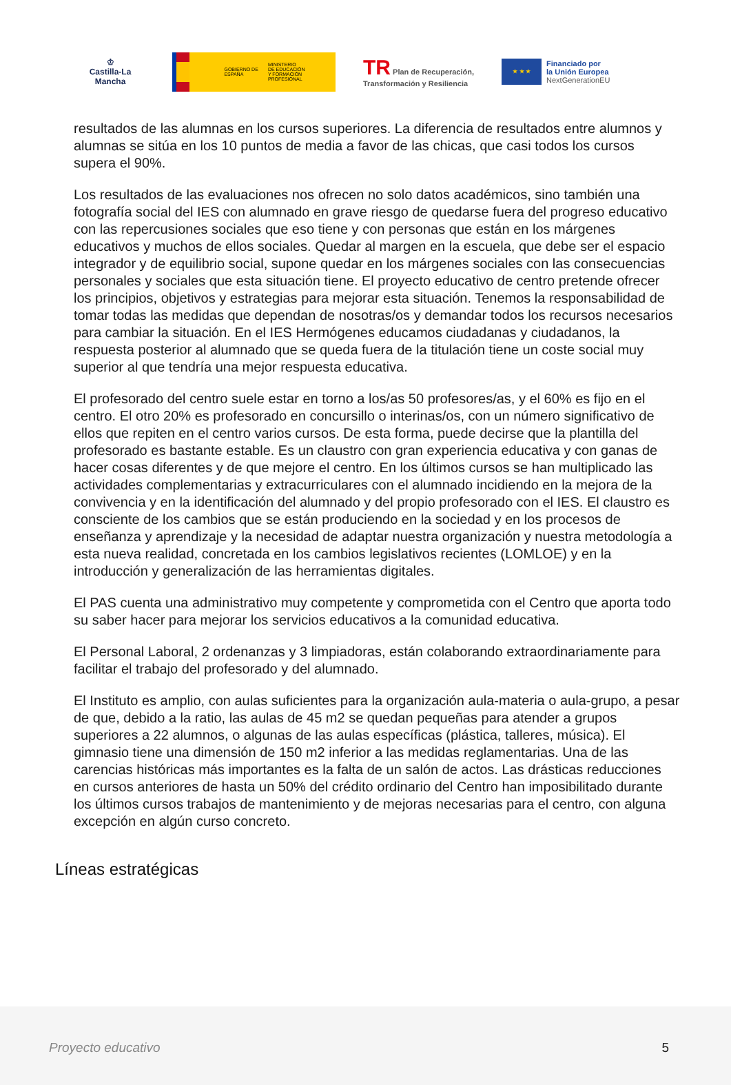♔
Castilla-La Mancha
GOBIERNO DE ESPAÑA
MINISTERIO
DE EDUCACIÓN
Y FORMACIÓN PROFESIONAL
TR Plan de Recuperación,
Transformación y Resiliencia
★ ★ ★
Financiado por
la Unión Europea
NextGenerationEU
resultados de las alumnas en los cursos superiores. La diferencia de resultados entre alumnos y alumnas se sitúa en los 10 puntos de media a favor de las chicas, que casi todos los cursos supera el 90%.
Los resultados de las evaluaciones nos ofrecen no solo datos académicos, sino también una fotografía social del IES con alumnado en grave riesgo de quedarse fuera del progreso educativo con las repercusiones sociales que eso tiene y con personas que están en los márgenes educativos y muchos de ellos sociales. Quedar al margen en la escuela, que debe ser el espacio integrador y de equilibrio social, supone quedar en los márgenes sociales con las consecuencias personales y sociales que esta situación tiene. El proyecto educativo de centro pretende ofrecer los principios, objetivos y estrategias para mejorar esta situación. Tenemos la responsabilidad de tomar todas las medidas que dependan de nosotras/os y demandar todos los recursos necesarios para cambiar la situación. En el IES Hermógenes educamos ciudadanas y ciudadanos, la respuesta posterior al alumnado que se queda fuera de la titulación tiene un coste social muy superior al que tendría una mejor respuesta educativa.
El profesorado del centro suele estar en torno a los/as 50 profesores/as, y el 60% es fijo en el centro. El otro 20% es profesorado en concursillo o interinas/os, con un número significativo de ellos que repiten en el centro varios cursos. De esta forma, puede decirse que la plantilla del profesorado es bastante estable. Es un claustro con gran experiencia educativa y con ganas de hacer cosas diferentes y de que mejore el centro. En los últimos cursos se han multiplicado las actividades complementarias y extracurriculares con el alumnado incidiendo en la mejora de la convivencia y en la identificación del alumnado y del propio profesorado con el IES. El claustro es consciente de los cambios que se están produciendo en la sociedad y en los procesos de enseñanza y aprendizaje y la necesidad de adaptar nuestra organización y nuestra metodología a esta nueva realidad, concretada en los cambios legislativos recientes (LOMLOE) y en la introducción y generalización de las herramientas digitales.
El PAS cuenta una administrativo muy competente y comprometida con el Centro que aporta todo su saber hacer para mejorar los servicios educativos a la comunidad educativa.
El Personal Laboral, 2 ordenanzas y 3 limpiadoras, están colaborando extraordinariamente para facilitar el trabajo del profesorado y del alumnado.
El Instituto es amplio, con aulas suficientes para la organización aula-materia o aula-grupo, a pesar de que, debido a la ratio, las aulas de 45 m2 se quedan pequeñas para atender a grupos superiores a 22 alumnos, o algunas de las aulas específicas (plástica, talleres, música). El gimnasio tiene una dimensión de 150 m2 inferior a las medidas reglamentarias. Una de las carencias históricas más importantes es la falta de un salón de actos. Las drásticas reducciones en cursos anteriores de hasta un 50% del crédito ordinario del Centro han imposibilitado durante los últimos cursos trabajos de mantenimiento y de mejoras necesarias para el centro, con alguna excepción en algún curso concreto.
Líneas estratégicas
Proyecto educativo 5